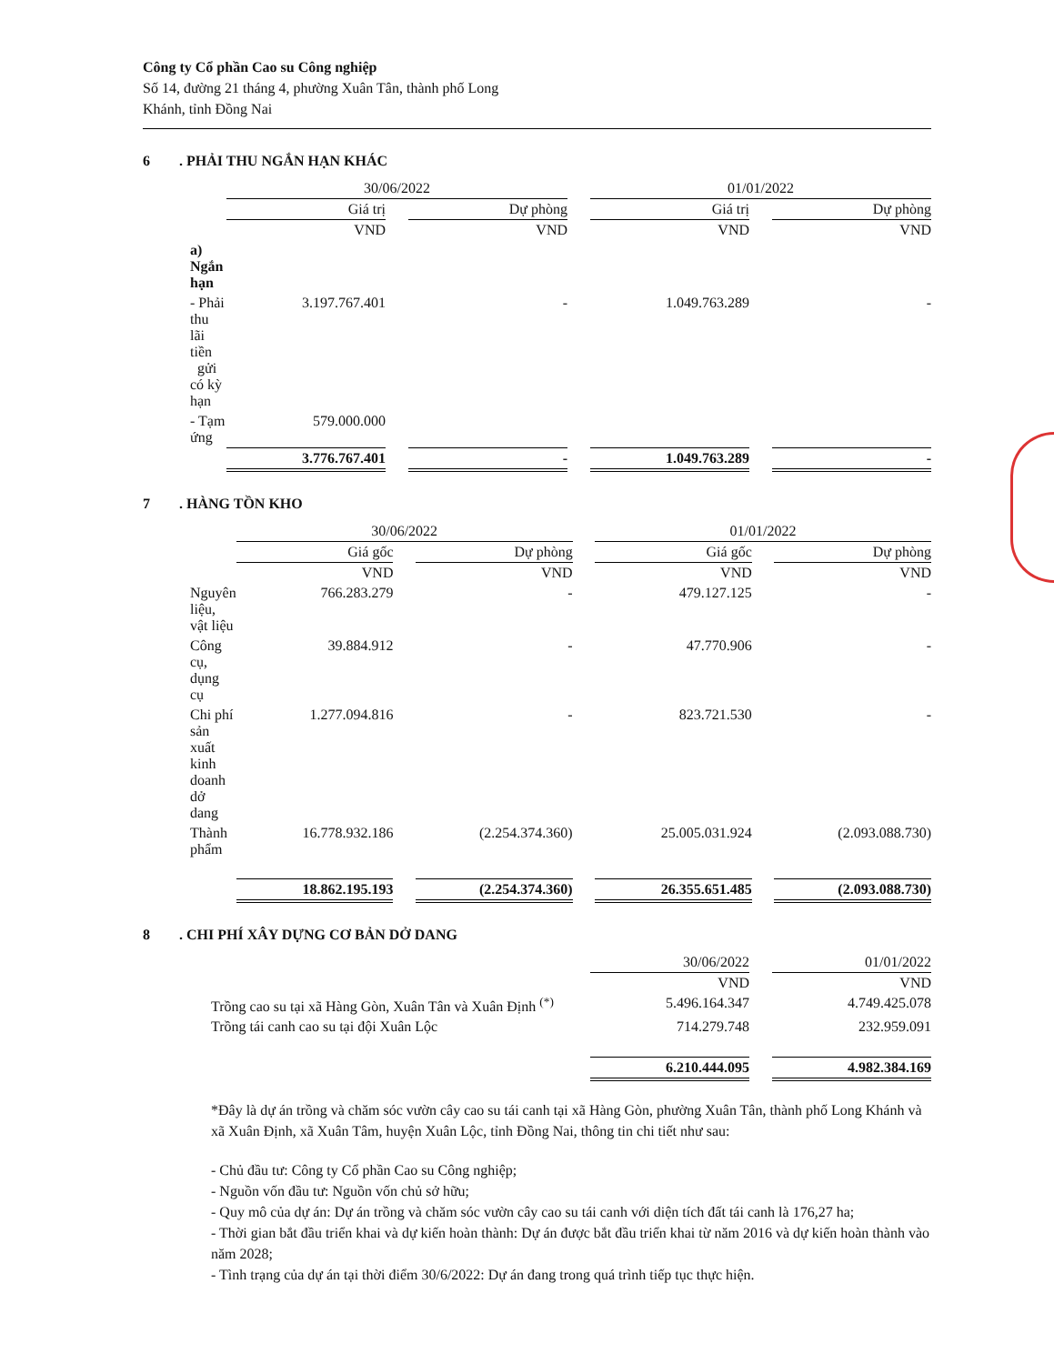Công ty Cổ phần Cao su Công nghiệp
Số 14, đường 21 tháng 4, phường Xuân Tân, thành phố Long
Khánh, tỉnh Đồng Nai
6. PHẢI THU NGẮN HẠN KHÁC
| | 30/06/2022 | | | | 01/01/2022 | | |
| | Giá trị | | Dự phòng | | Giá trị | | Dự phòng |
| | VND | | VND | | VND | | VND |
| a) Ngắn hạn | | | | | | | |
| - Phải thu lãi tiền gửi có kỳ hạn | 3.197.767.401 | | - | | 1.049.763.289 | | - |
| - Tạm ứng | 579.000.000 | | | | | | |
| | 3.776.767.401 | | - | | 1.049.763.289 | | - |
7. HÀNG TỒN KHO
| | 30/06/2022 | | | | 01/01/2022 | | |
| | Giá gốc | | Dự phòng | | Giá gốc | | Dự phòng |
| | VND | | VND | | VND | | VND |
| Nguyên liệu, vật liệu | 766.283.279 | | - | | 479.127.125 | | - |
| Công cụ, dụng cụ | 39.884.912 | | - | | 47.770.906 | | - |
| Chi phí sản xuất kinh doanh dở dang | 1.277.094.816 | | - | | 823.721.530 | | - |
| Thành phẩm | 16.778.932.186 | | (2.254.374.360) | | 25.005.031.924 | | (2.093.088.730) |
| | 18.862.195.193 | | (2.254.374.360) | | 26.355.651.485 | | (2.093.088.730) |
8. CHI PHÍ XÂY DỰNG CƠ BẢN DỞ DANG
| | 30/06/2022 | | 01/01/2022 |
| | VND | | VND |
| Trồng cao su tại xã Hàng Gòn, Xuân Tân và Xuân Định <sup>(*)</sup> | 5.496.164.347 | | 4.749.425.078 |
| Trồng tái canh cao su tại đội Xuân Lộc | 714.279.748 | | 232.959.091 |
| | 6.210.444.095 | | 4.982.384.169 |
*Đây là dự án trồng và chăm sóc vườn cây cao su tái canh tại xã Hàng Gòn, phường Xuân Tân, thành phố Long Khánh và xã Xuân Định, xã Xuân Tâm, huyện Xuân Lộc, tỉnh Đồng Nai, thông tin chi tiết như sau:
- Chủ đầu tư: Công ty Cổ phần Cao su Công nghiệp;
- Nguồn vốn đầu tư: Nguồn vốn chủ sở hữu;
- Quy mô của dự án: Dự án trồng và chăm sóc vườn cây cao su tái canh với diện tích đất tái canh là 176,27 ha;
- Thời gian bắt đầu triển khai và dự kiến hoàn thành: Dự án được bắt đầu triển khai từ năm 2016 và dự kiến hoàn thành vào năm 2028;
- Tình trạng của dự án tại thời điểm 30/6/2022: Dự án đang trong quá trình tiếp tục thực hiện.